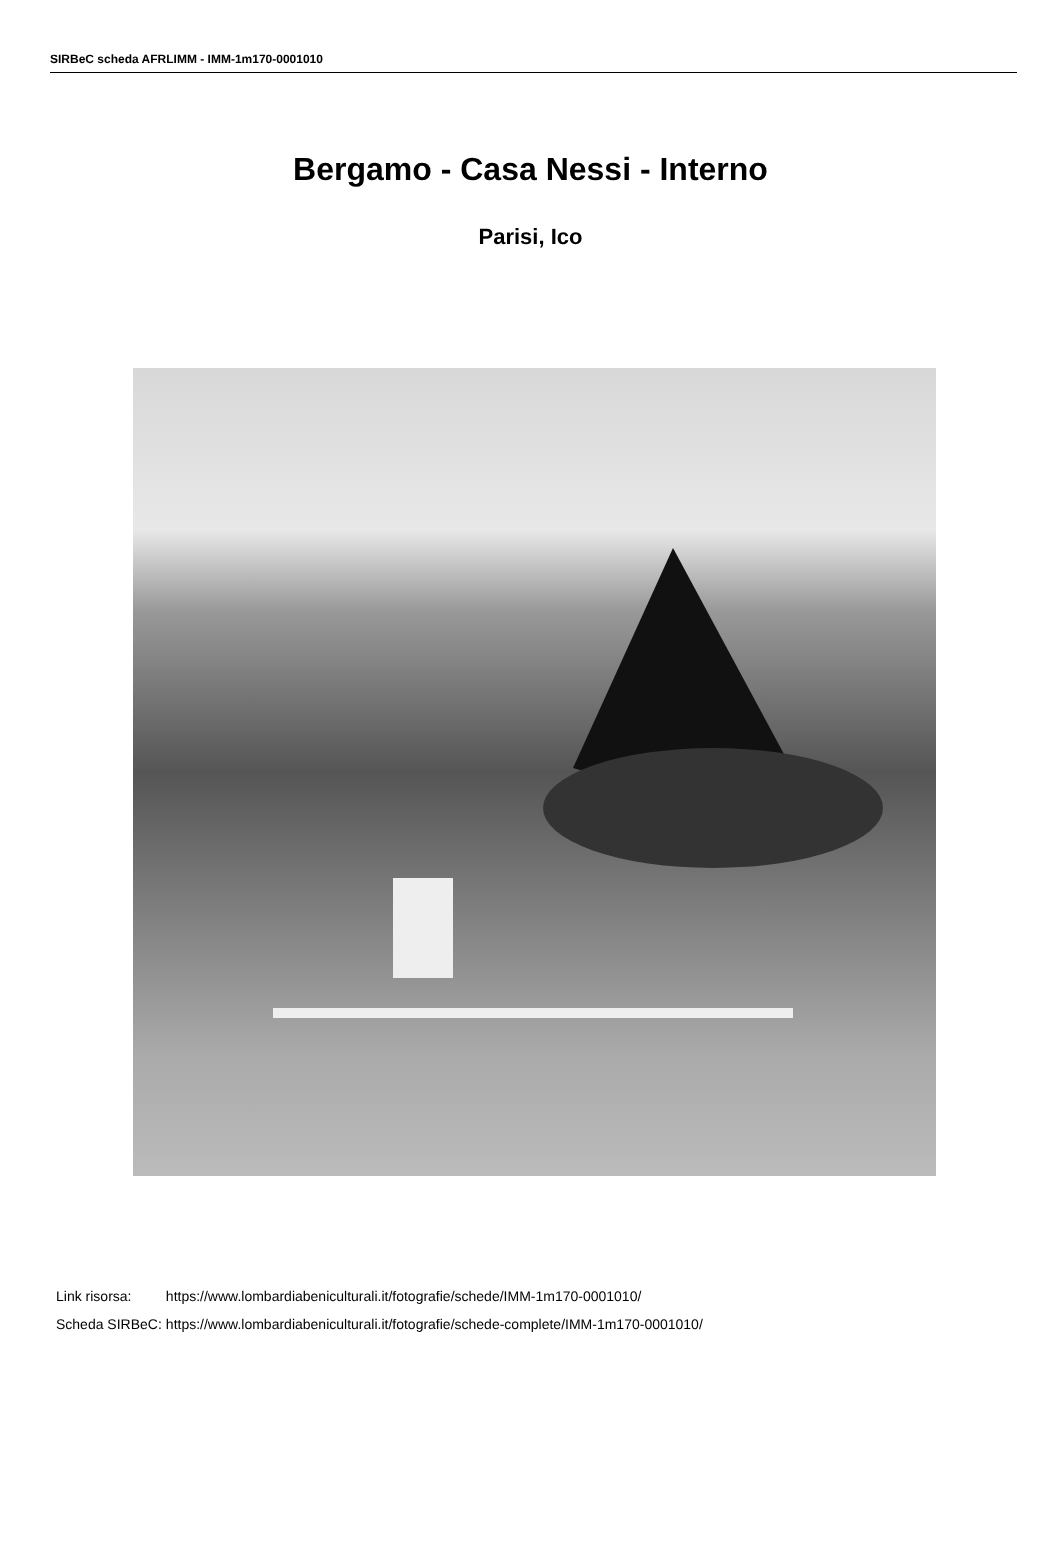SIRBeC scheda AFRLIMM - IMM-1m170-0001010
Bergamo - Casa Nessi - Interno
Parisi, Ico
| Link risorsa: | https://www.lombardiabeniculturali.it/fotografie/schede/IMM-1m170-0001010/ |
| Scheda SIRBeC: | https://www.lombardiabeniculturali.it/fotografie/schede-complete/IMM-1m170-0001010/ |